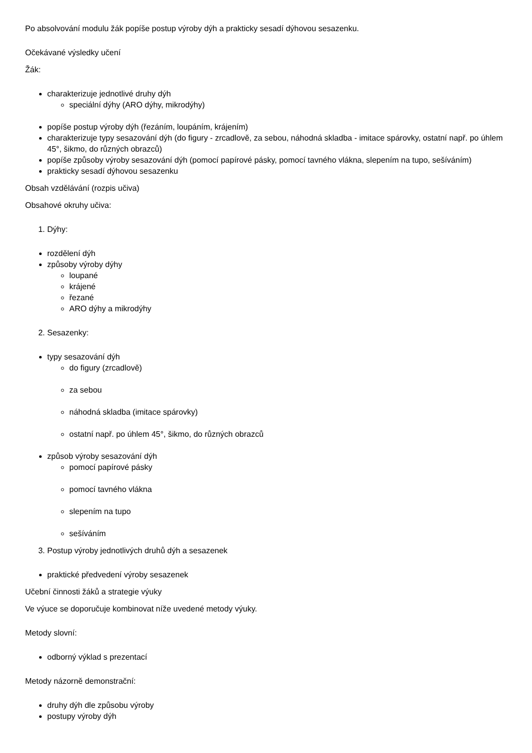Po absolvování modulu žák popíše postup výroby dýh a prakticky sesadí dýhovou sesazenku.
Očekávané výsledky učení
Žák:
charakterizuje jednotlivé druhy dýh
speciální dýhy (ARO dýhy, mikrodýhy)
popíše postup výroby dýh (řezáním, loupáním, krájením)
charakterizuje typy sesazování dýh (do figury - zrcadlově, za sebou, náhodná skladba - imitace spárovky, ostatní např. po úhlem 45°, šikmo, do různých obrazců)
popíše způsoby výroby sesazování dýh (pomocí papírové pásky, pomocí tavného vlákna, slepením na tupo, sešíváním)
prakticky sesadí dýhovou sesazenku
Obsah vzdělávání (rozpis učiva)
Obsahové okruhy učiva:
1. Dýhy:
rozdělení dýh
způsoby výroby dýhy
loupané
krájené
řezané
ARO dýhy a mikrodýhy
2. Sesazenky:
typy sesazování dýh
do figury (zrcadlově)
za sebou
náhodná skladba (imitace spárovky)
ostatní např. po úhlem 45°, šikmo, do různých obrazců
způsob výroby sesazování dýh
pomocí papírové pásky
pomocí tavného vlákna
slepením na tupo
sešíváním
3. Postup výroby jednotlivých druhů dýh a sesazenek
praktické předvedení výroby sesazenek
Učební činnosti žáků a strategie výuky
Ve výuce se doporučuje kombinovat níže uvedené metody výuky.
Metody slovní:
odborný výklad s prezentací
Metody názorně demonstrační:
druhy dýh dle způsobu výroby
postupy výroby dýh